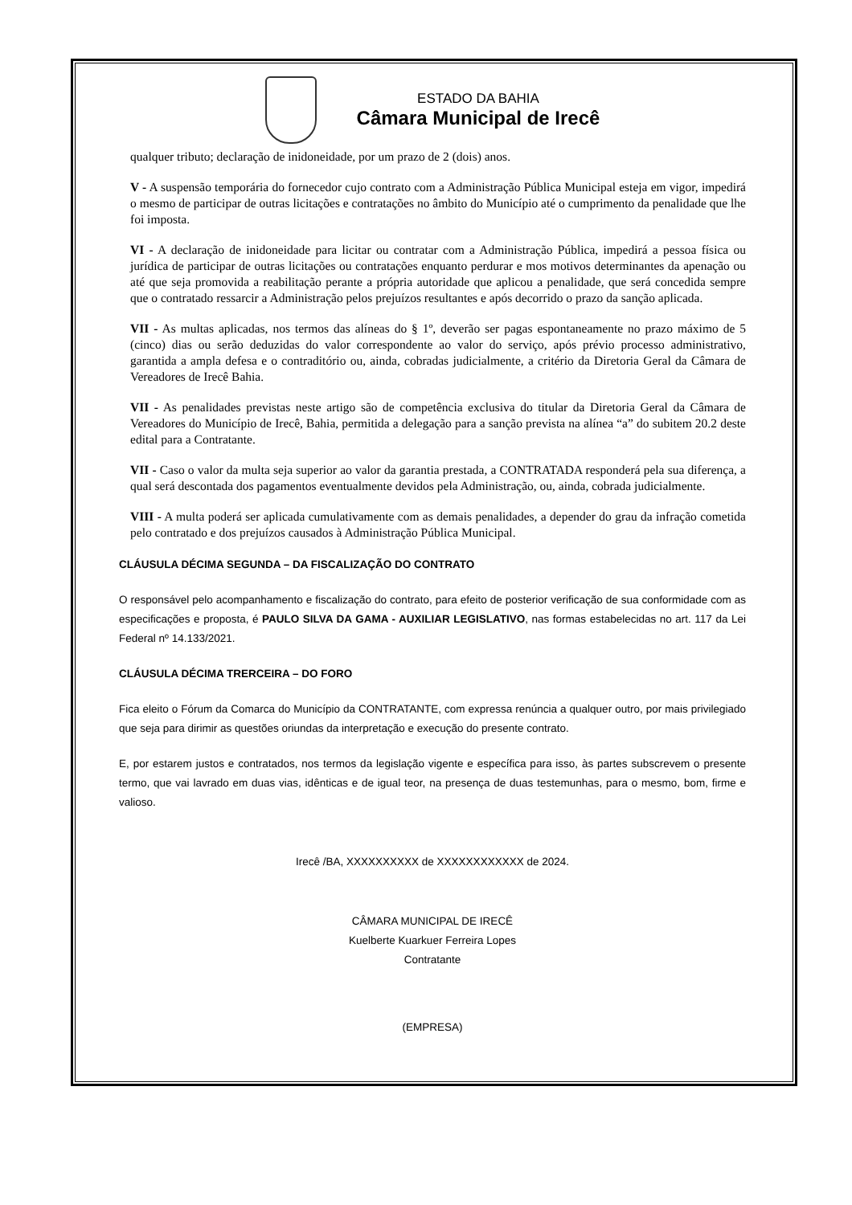ESTADO DA BAHIA
Câmara Municipal de Irecê
qualquer tributo; declaração de inidoneidade, por um prazo de 2 (dois) anos.
V - A suspensão temporária do fornecedor cujo contrato com a Administração Pública Municipal esteja em vigor, impedirá o mesmo de participar de outras licitações e contratações no âmbito do Município até o cumprimento da penalidade que lhe foi imposta.
VI - A declaração de inidoneidade para licitar ou contratar com a Administração Pública, impedirá a pessoa física ou jurídica de participar de outras licitações ou contratações enquanto perdurar e mos motivos determinantes da apenação ou até que seja promovida a reabilitação perante a própria autoridade que aplicou a penalidade, que será concedida sempre que o contratado ressarcir a Administração pelos prejuízos resultantes e após decorrido o prazo da sanção aplicada.
VII - As multas aplicadas, nos termos das alíneas do § 1º, deverão ser pagas espontaneamente no prazo máximo de 5 (cinco) dias ou serão deduzidas do valor correspondente ao valor do serviço, após prévio processo administrativo, garantida a ampla defesa e o contraditório ou, ainda, cobradas judicialmente, a critério da Diretoria Geral da Câmara de Vereadores de Irecê Bahia.
VII - As penalidades previstas neste artigo são de competência exclusiva do titular da Diretoria Geral da Câmara de Vereadores do Município de Irecê, Bahia, permitida a delegação para a sanção prevista na alínea “a” do subitem 20.2 deste edital para a Contratante.
VII - Caso o valor da multa seja superior ao valor da garantia prestada, a CONTRATADA responderá pela sua diferença, a qual será descontada dos pagamentos eventualmente devidos pela Administração, ou, ainda, cobrada judicialmente.
VIII - A multa poderá ser aplicada cumulativamente com as demais penalidades, a depender do grau da infração cometida pelo contratado e dos prejuízos causados à Administração Pública Municipal.
CLÁUSULA DÉCIMA SEGUNDA – DA FISCALIZAÇÃO DO CONTRATO
O responsável pelo acompanhamento e fiscalização do contrato, para efeito de posterior verificação de sua conformidade com as especificações e proposta, é PAULO SILVA DA GAMA - AUXILIAR LEGISLATIVO, nas formas estabelecidas no art. 117 da Lei Federal nº 14.133/2021.
CLÁUSULA DÉCIMA TRERCEIRA – DO FORO
Fica eleito o Fórum da Comarca do Município da CONTRATANTE, com expressa renúncia a qualquer outro, por mais privilegiado que seja para dirimir as questões oriundas da interpretação e execução do presente contrato.
E, por estarem justos e contratados, nos termos da legislação vigente e específica para isso, às partes subscrevem o presente termo, que vai lavrado em duas vias, idênticas e de igual teor, na presença de duas testemunhas, para o mesmo, bom, firme e valioso.
Irecê /BA, XXXXXXXXXX de XXXXXXXXXXXX de 2024.
CÂMARA MUNICIPAL DE IRECÊ
Kuelberte Kuarkuer Ferreira Lopes
Contratante
(EMPRESA)